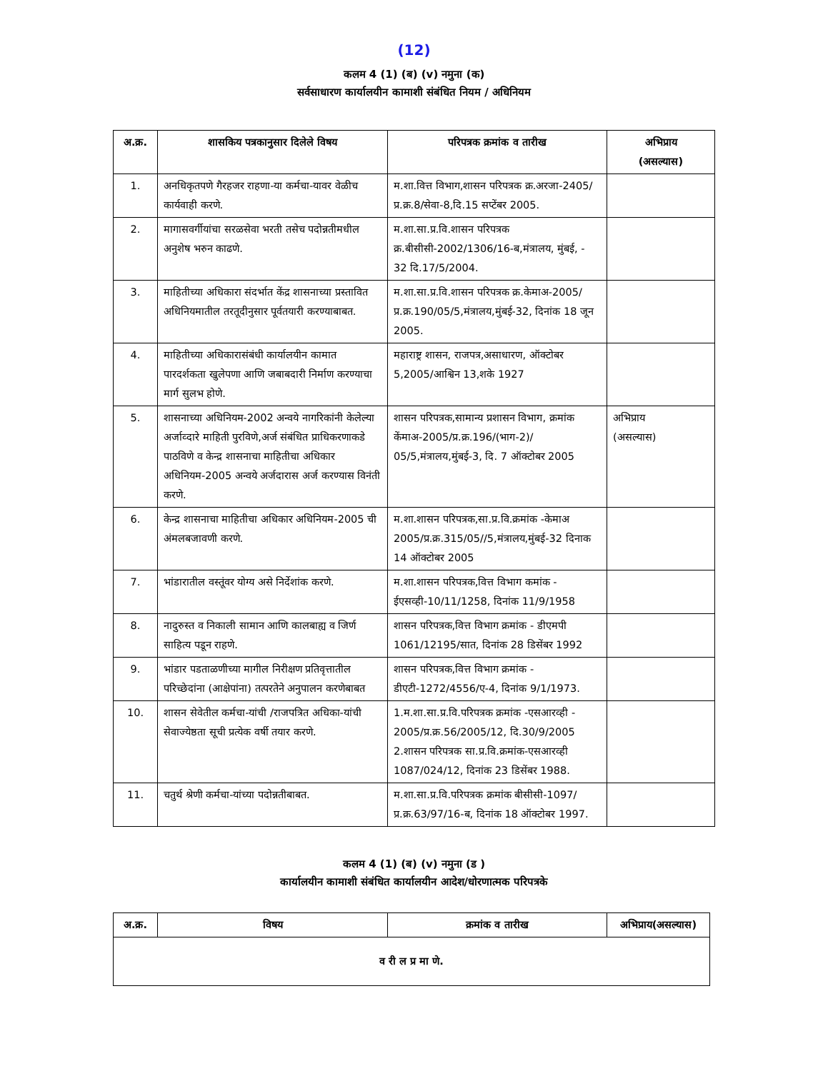(12)
कलम 4 (1) (ब) (v) नमुना (क)
सर्वसाधारण कार्यालयीन कामाशी संबंधित नियम / अधिनियम
| अ.क्र. | शासकिय पत्रकानुसार दिलेले विषय | परिपत्रक क्रमांक व तारीख | अभिप्राय (असल्यास) |
| --- | --- | --- | --- |
| 1. | अनधिकृतपणे गैरहजर राहणा-या कर्मचा-यावर वेळीच कार्यवाही करणे. | म.शा.वित्त विभाग,शासन परिपत्रक क्र.अरजा-2405/प्र.क्र.8/सेवा-8,दि.15 सप्टेंबर 2005. | |
| 2. | मागासवर्गीयांचा सरळसेवा भरती तसेच पदोन्नतीमधील अनुशेष भरुन काढणे. | म.शा.सा.प्र.वि.शासन परिपत्रक क्र.बीसीसी-2002/1306/16-ब,मंत्रालय, मुंबई, - 32 दि.17/5/2004. | |
| 3. | माहितीच्या अधिकारा संदर्भात केंद्र शासनाच्या प्रस्तावित अधिनियमातील तरतूदीनुसार पूर्वतयारी करण्याबाबत. | म.शा.सा.प्र.वि.शासन परिपत्रक क्र.केमाअ-2005/प्र.क्र.190/05/5,मंत्रालय,मुंबई-32, दिनांक 18 जून 2005. | |
| 4. | माहितीच्या अधिकारासंबंधी कार्यालयीन कामात पारदर्शकता खुलेपणा आणि जबाबदारी निर्माण करण्याचा मार्ग सुलभ होणे. | महाराष्ट्र शासन, राजपत्र,असाधारण, ऑक्टोबर 5,2005/आश्विन 13,शके 1927 | |
| 5. | शासनाच्या अधिनियम-2002 अन्वये नागरिकांनी केलेल्या अर्जाव्दारे माहिती पुरविणे,अर्ज संबंधित प्राधिकरणाकडे पाठविणे व केन्द्र शासनाचा माहितीचा अधिकार अधिनियम-2005 अन्वये अर्जदारास अर्ज करण्यास विनंती करणे. | शासन परिपत्रक,सामान्य प्रशासन विभाग, क्रमांक केंमाअ-2005/प्र.क्र.196/(भाग-2)/ 05/5,मंत्रालय,मुंबई-3, दि. 7 ऑक्टोबर 2005 | अभिप्राय (असल्यास) |
| 6. | केन्द्र शासनाचा माहितीचा अधिकार अधिनियम-2005 ची अंमलबजावणी करणे. | म.शा.शासन परिपत्रक,सा.प्र.वि.क्रमांक -केमाअ 2005/प्र.क्र.315/05//5,मंत्रालय,मुंबई-32 दिनाक 14 ऑक्टोबर 2005 | |
| 7. | भांडारातील वस्तूंवर योग्य असे निर्देशांक करणे. | म.शा.शासन परिपत्रक,वित्त विभाग कमांक - ईएसव्ही-10/11/1258, दिनांक 11/9/1958 | |
| 8. | नादुरुस्त व निकाली सामान आणि कालबाह्य व जिर्ण साहित्य पडून राहणे. | शासन परिपत्रक,वित्त विभाग क्रमांक - डीएमपी 1061/12195/सात, दिनांक 28 डिसेंबर 1992 | |
| 9. | भांडार पडताळणीच्या मागील निरीक्षण प्रतिवृत्तातील परिच्छेदांना (आक्षेपांना) तत्परतेने अनुपालन करणेबाबत | शासन परिपत्रक,वित्त विभाग क्रमांक - डीएटी-1272/4556/ए-4, दिनांक 9/1/1973. | |
| 10. | शासन सेवेतील कर्मचा-यांची /राजपत्रित अधिका-यांची सेवाज्येष्ठता सूची प्रत्येक वर्षी तयार करणे. | 1.म.शा.सा.प्र.वि.परिपत्रक क्रमांक -एसआरव्ही - 2005/प्र.क्र.56/2005/12, दि.30/9/2005 2.शासन परिपत्रक सा.प्र.वि.क्रमांक-एसआरव्ही 1087/024/12, दिनांक 23 डिसेंबर 1988. | |
| 11. | चतुर्थ श्रेणी कर्मचा-यांच्या पदोन्नतीबाबत. | म.शा.सा.प्र.वि.परिपत्रक क्रमांक बीसीसी-1097/प्र.क्र.63/97/16-ब, दिनांक 18 ऑक्टोबर 1997. | |
कलम 4 (1) (ब) (v) नमुना (ड )
कार्यालयीन कामाशी संबंधित कार्यालयीन आदेश/धोरणात्मक परिपत्रके
| अ.क्र. | विषय | क्रमांक व तारीख | अभिप्राय(असल्यास) |
| --- | --- | --- | --- |
| व री ल प्र मा णे. | | | |